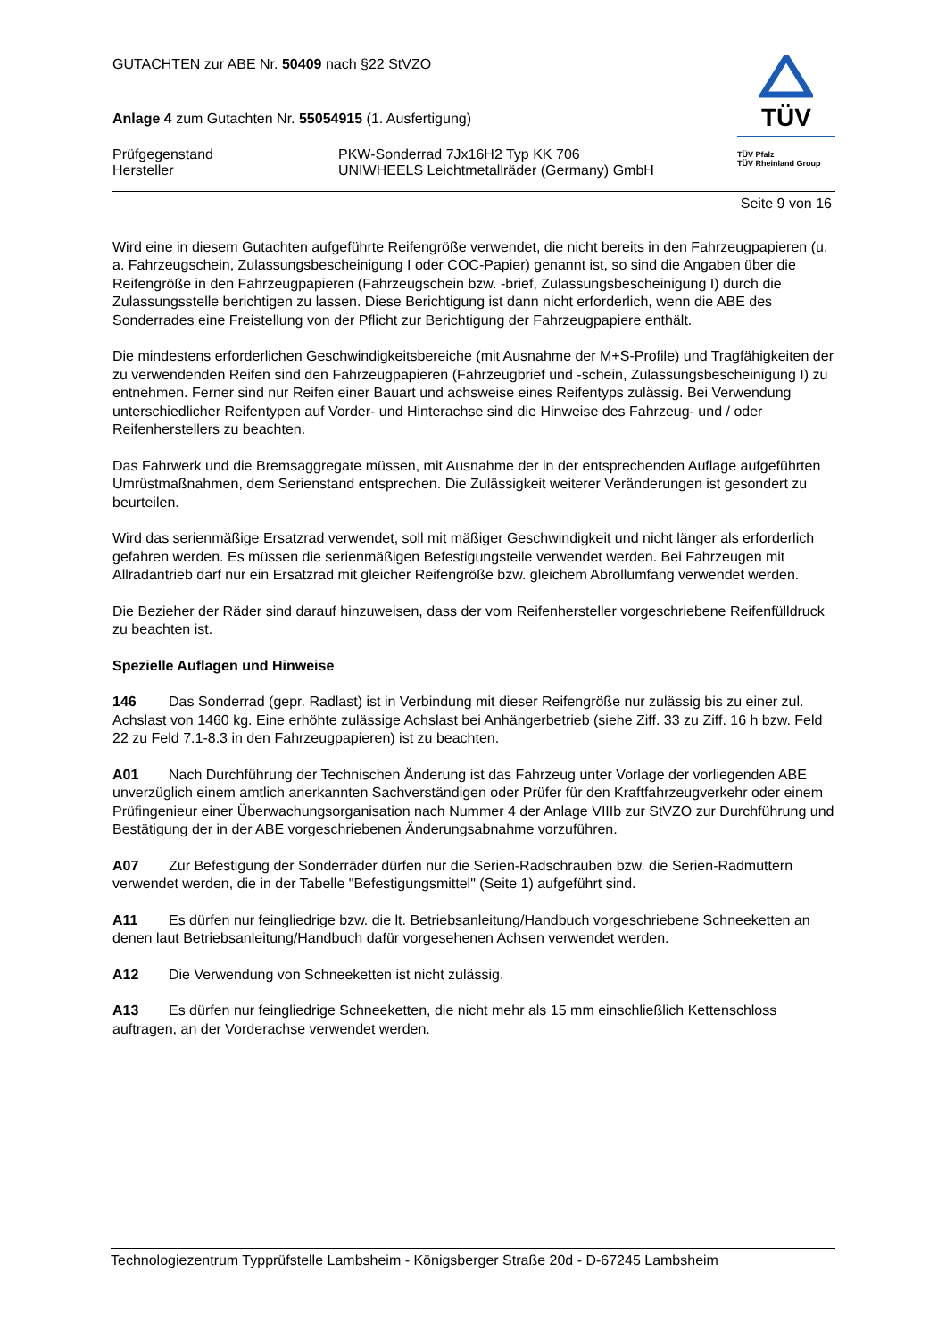GUTACHTEN zur ABE Nr. 50409 nach §22 StVZO
Anlage 4 zum Gutachten Nr. 55054915 (1. Ausfertigung)
Prüfgegenstand PKW-Sonderrad 7Jx16H2 Typ KK 706
Hersteller UNIWHEELS Leichtmetallräder (Germany) GmbH
TÜV
TÜV Pfalz
TÜV Rheinland Group
Seite 9 von 16
Wird eine in diesem Gutachten aufgeführte Reifengröße verwendet, die nicht bereits in den Fahrzeugpapieren (u. a. Fahrzeugschein, Zulassungsbescheinigung I oder COC-Papier) genannt ist, so sind die Angaben über die Reifengröße in den Fahrzeugpapieren (Fahrzeugschein bzw. -brief, Zulassungsbescheinigung I) durch die Zulassungsstelle berichtigen zu lassen. Diese Berichtigung ist dann nicht erforderlich, wenn die ABE des Sonderrades eine Freistellung von der Pflicht zur Berichtigung der Fahrzeugpapiere enthält.
Die mindestens erforderlichen Geschwindigkeitsbereiche (mit Ausnahme der M+S-Profile) und Tragfähigkeiten der zu verwendenden Reifen sind den Fahrzeugpapieren (Fahrzeugbrief und -schein, Zulassungsbescheinigung I) zu entnehmen. Ferner sind nur Reifen einer Bauart und achsweise eines Reifentyps zulässig. Bei Verwendung unterschiedlicher Reifentypen auf Vorder- und Hinterachse sind die Hinweise des Fahrzeug- und / oder Reifenherstellers zu beachten.
Das Fahrwerk und die Bremsaggregate müssen, mit Ausnahme der in der entsprechenden Auflage aufgeführten Umrüstmaßnahmen, dem Serienstand entsprechen. Die Zulässigkeit weiterer Veränderungen ist gesondert zu beurteilen.
Wird das serienmäßige Ersatzrad verwendet, soll mit mäßiger Geschwindigkeit und nicht länger als erforderlich gefahren werden. Es müssen die serienmäßigen Befestigungsteile verwendet werden. Bei Fahrzeugen mit Allradantrieb darf nur ein Ersatzrad mit gleicher Reifengröße bzw. gleichem Abrollumfang verwendet werden.
Die Bezieher der Räder sind darauf hinzuweisen, dass der vom Reifenhersteller vorgeschriebene Reifenfülldruck zu beachten ist.
Spezielle Auflagen und Hinweise
146 Das Sonderrad (gepr. Radlast) ist in Verbindung mit dieser Reifengröße nur zulässig bis zu einer zul. Achslast von 1460 kg. Eine erhöhte zulässige Achslast bei Anhängerbetrieb (siehe Ziff. 33 zu Ziff. 16 h bzw. Feld 22 zu Feld 7.1-8.3 in den Fahrzeugpapieren) ist zu beachten.
A01 Nach Durchführung der Technischen Änderung ist das Fahrzeug unter Vorlage der vorliegenden ABE unverzüglich einem amtlich anerkannten Sachverständigen oder Prüfer für den Kraftfahrzeugverkehr oder einem Prüfingenieur einer Überwachungsorganisation nach Nummer 4 der Anlage VIIIb zur StVZO zur Durchführung und Bestätigung der in der ABE vorgeschriebenen Änderungsabnahme vorzuführen.
A07 Zur Befestigung der Sonderräder dürfen nur die Serien-Radschrauben bzw. die Serien-Radmuttern verwendet werden, die in der Tabelle "Befestigungsmittel" (Seite 1) aufgeführt sind.
A11 Es dürfen nur feingliedrige bzw. die lt. Betriebsanleitung/Handbuch vorgeschriebene Schneeketten an denen laut Betriebsanleitung/Handbuch dafür vorgesehenen Achsen verwendet werden.
A12 Die Verwendung von Schneeketten ist nicht zulässig.
A13 Es dürfen nur feingliedrige Schneeketten, die nicht mehr als 15 mm einschließlich Kettenschloss auftragen, an der Vorderachse verwendet werden.
Technologiezentrum Typprüfstelle Lambsheim - Königsberger Straße 20d - D-67245 Lambsheim